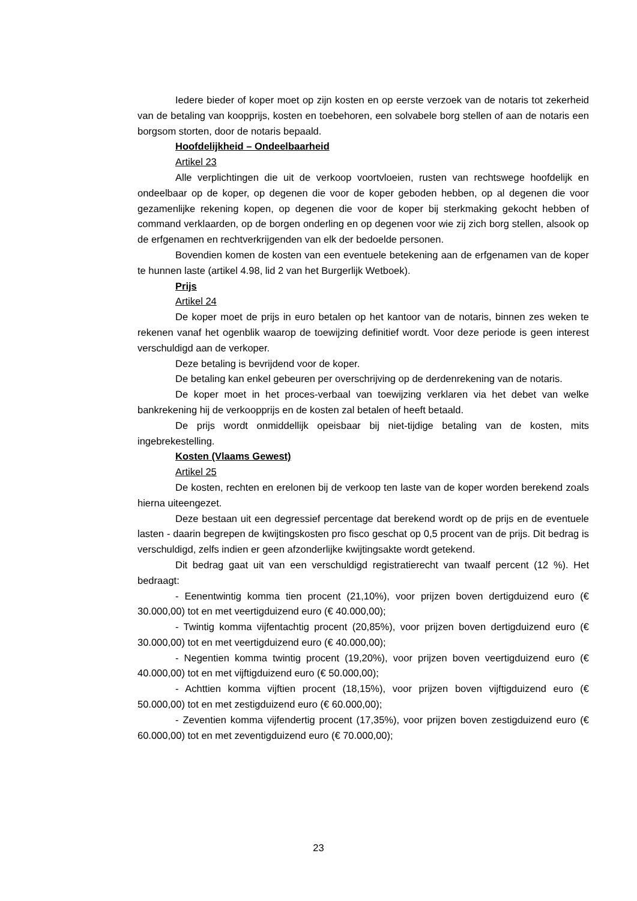Iedere bieder of koper moet op zijn kosten en op eerste verzoek van de notaris tot zekerheid van de betaling van koopprijs, kosten en toebehoren, een solvabele borg stellen of aan de notaris een borgsom storten, door de notaris bepaald.
Hoofdelijkheid – Ondeelbaarheid
Artikel 23
Alle verplichtingen die uit de verkoop voortvloeien, rusten van rechtswege hoofdelijk en ondeelbaar op de koper, op degenen die voor de koper geboden hebben, op al degenen die voor gezamenlijke rekening kopen, op degenen die voor de koper bij sterkmaking gekocht hebben of command verklaarden, op de borgen onderling en op degenen voor wie zij zich borg stellen, alsook op de erfgenamen en rechtverkrijgenden van elk der bedoelde personen.
Bovendien komen de kosten van een eventuele betekening aan de erfgenamen van de koper te hunnen laste (artikel 4.98, lid 2 van het Burgerlijk Wetboek).
Prijs
Artikel 24
De koper moet de prijs in euro betalen op het kantoor van de notaris, binnen zes weken te rekenen vanaf het ogenblik waarop de toewijzing definitief wordt. Voor deze periode is geen interest verschuldigd aan de verkoper.
Deze betaling is bevrijdend voor de koper.
De betaling kan enkel gebeuren per overschrijving op de derdenrekening van de notaris.
De koper moet in het proces-verbaal van toewijzing verklaren via het debet van welke bankrekening hij de verkoopprijs en de kosten zal betalen of heeft betaald.
De prijs wordt onmiddellijk opeisbaar bij niet-tijdige betaling van de kosten, mits ingebrekestelling.
Kosten (Vlaams Gewest)
Artikel 25
De kosten, rechten en erelonen bij de verkoop ten laste van de koper worden berekend zoals hierna uiteengezet.
Deze bestaan uit een degressief percentage dat berekend wordt op de prijs en de eventuele lasten - daarin begrepen de kwijtingskosten pro fisco geschat op 0,5 procent van de prijs. Dit bedrag is verschuldigd, zelfs indien er geen afzonderlijke kwijtingsakte wordt getekend.
Dit bedrag gaat uit van een verschuldigd registratierecht van twaalf percent (12 %). Het bedraagt:
- Eenentwintig komma tien procent (21,10%), voor prijzen boven dertigduizend euro (€ 30.000,00) tot en met veertigduizend euro (€ 40.000,00);
- Twintig komma vijfentachtig procent (20,85%), voor prijzen boven dertigduizend euro (€ 30.000,00) tot en met veertigduizend euro (€ 40.000,00);
- Negentien komma twintig procent (19,20%), voor prijzen boven veertigduizend euro (€ 40.000,00) tot en met vijftigduizend euro (€ 50.000,00);
- Achttien komma vijftien procent (18,15%), voor prijzen boven vijftigduizend euro (€ 50.000,00) tot en met zestigduizend euro (€ 60.000,00);
- Zeventien komma vijfendertig procent (17,35%), voor prijzen boven zestigduizend euro (€ 60.000,00) tot en met zeventigduizend euro (€ 70.000,00);
23